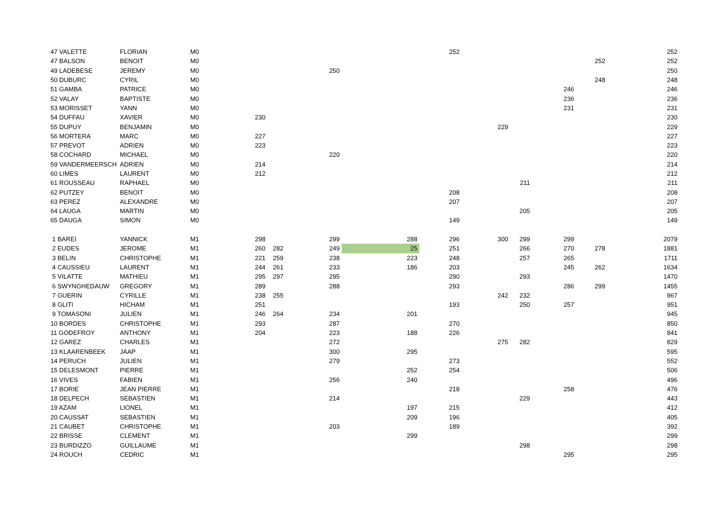| 47 VALETTE | FLORIAN | M0 | | | | | | 252 | | | | | 252 |
| 47 BALSON | BENOIT | M0 | | | | | | | | | | 252 | 252 |
| 49 LADEBESE | JEREMY | M0 | | | 250 | | | | | | | | 250 |
| 50 DUBURC | CYRIL | M0 | | | | | | | | | | 248 | 248 |
| 51 GAMBA | PATRICE | M0 | | | | | | | | | 246 | | 246 |
| 52 VALAY | BAPTISTE | M0 | | | | | | | | | 236 | | 236 |
| 53 MORISSET | YANN | M0 | | | | | | | | | 231 | | 231 |
| 54 DUFFAU | XAVIER | M0 | 230 | | | | | | | | | | 230 |
| 55 DUPUY | BENJAMIN | M0 | | | | | | | 229 | | | | 229 |
| 56 MORTERA | MARC | M0 | 227 | | | | | | | | | | 227 |
| 57 PREVOT | ADRIEN | M0 | 223 | | | | | | | | | | 223 |
| 58 COCHARD | MICHAEL | M0 | | | 220 | | | | | | | | 220 |
| 59 VANDERMEERSCH | ADRIEN | M0 | 214 | | | | | | | | | | 214 |
| 60 LIMES | LAURENT | M0 | 212 | | | | | | | | | | 212 |
| 61 ROUSSEAU | RAPHAEL | M0 | | | | | | | | 211 | | | 211 |
| 62 PUTZEY | BENOIT | M0 | | | | | | 208 | | | | | 208 |
| 63 PEREZ | ALEXANDRE | M0 | | | | | | 207 | | | | | 207 |
| 64 LAUGA | MARTIN | M0 | | | | | | | | 205 | | | 205 |
| 65 DAUGA | SIMON | M0 | | | | | | 149 | | | | | 149 |
| 1 BAREI | YANNICK | M1 | 298 | | 299 | | 288 | 296 | 300 | 299 | 299 | | 2079 |
| 2 EUDES | JEROME | M1 | 260 | 282 | 249 | | 25 | 251 | | 266 | 270 | 278 | 1881 |
| 3 BELIN | CHRISTOPHE | M1 | 221 | 259 | 238 | | 223 | 248 | | 257 | 265 | | 1711 |
| 4 CAUSSIEU | LAURENT | M1 | 244 | 261 | 233 | | 186 | 203 | | | 245 | 262 | 1634 |
| 5 VILATTE | MATHIEU | M1 | 295 | 297 | 295 | | | 290 | | 293 | | | 1470 |
| 6 SWYNGHEDAUW | GREGORY | M1 | 289 | | 288 | | | 293 | | | 286 | 299 | 1455 |
| 7 GUERIN | CYRILLE | M1 | 238 | 255 | | | | | 242 | 232 | | | 967 |
| 8 GLITI | HICHAM | M1 | 251 | | | | | 193 | | 250 | 257 | | 951 |
| 9 TOMASONI | JULIEN | M1 | 246 | 264 | 234 | | 201 | | | | | | 945 |
| 10 BORDES | CHRISTOPHE | M1 | 293 | | 287 | | | 270 | | | | | 850 |
| 11 GODEFROY | ANTHONY | M1 | 204 | | 223 | | 188 | 226 | | | | | 841 |
| 12 GAREZ | CHARLES | M1 | | | 272 | | | | 275 | 282 | | | 829 |
| 13 KLAARENBEEK | JAAP | M1 | | | 300 | | 295 | | | | | | 595 |
| 14 PERUCH | JULIEN | M1 | | | 279 | | | 273 | | | | | 552 |
| 15 DELESMONT | PIERRE | M1 | | | | | 252 | 254 | | | | | 506 |
| 16 VIVES | FABIEN | M1 | | | 256 | | 240 | | | | | | 496 |
| 17 BORIE | JEAN PIERRE | M1 | | | | | | 218 | | | 258 | | 476 |
| 18 DELPECH | SEBASTIEN | M1 | | | 214 | | | | | 229 | | | 443 |
| 19 AZAM | LIONEL | M1 | | | | | 197 | 215 | | | | | 412 |
| 20 CAUSSAT | SEBASTIEN | M1 | | | | | 209 | 196 | | | | | 405 |
| 21 CAUBET | CHRISTOPHE | M1 | | | 203 | | | 189 | | | | | 392 |
| 22 BRISSE | CLEMENT | M1 | | | | | 299 | | | | | | 299 |
| 23 BURDIZZO | GUILLAUME | M1 | | | | | | | | 298 | | | 298 |
| 24 ROUCH | CEDRIC | M1 | | | | | | | | | 295 | | 295 |